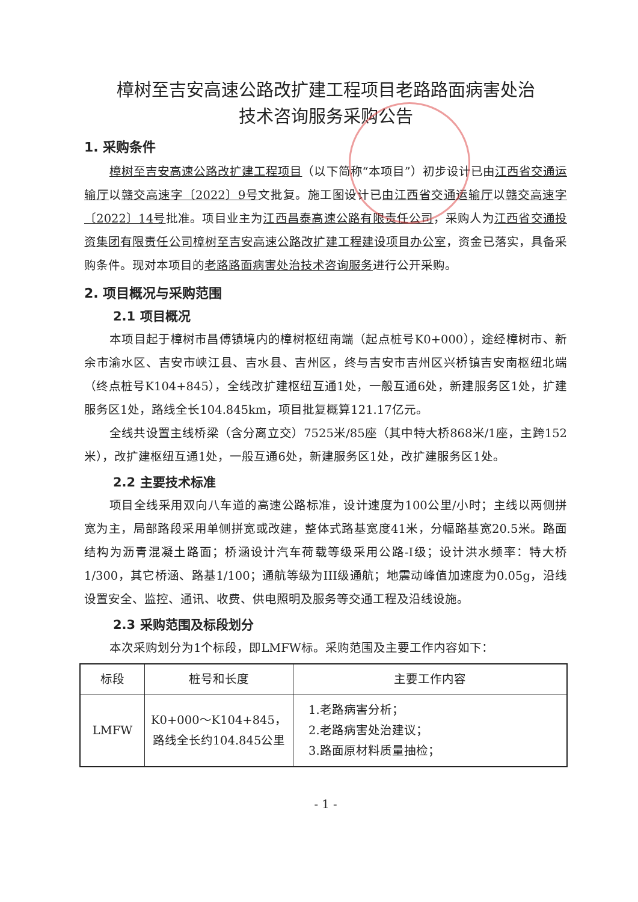樟树至吉安高速公路改扩建工程项目老路路面病害处治
技术咨询服务采购公告
1. 采购条件
樟树至吉安高速公路改扩建工程项目（以下简称“本项目”）初步设计已由江西省交通运输厅以赣交高速字〔2022〕9号文批复。施工图设计已由江西省交通运输厅以赣交高速字〔2022〕14号批准。项目业主为江西昌泰高速公路有限责任公司，采购人为江西省交通投资集团有限责任公司樟树至吉安高速公路改扩建工程建设项目办公室，资金已落实，具备采购条件。现对本项目的老路路面病害处治技术咨询服务进行公开采购。
2. 项目概况与采购范围
2.1 项目概况
本项目起于樟树市昌傅镇境内的樟树枢纽南端（起点桩号K0+000），途经樟树市、新余市渝水区、吉安市峡江县、吉水县、吉州区，终与吉安市吉州区兴桥镇吉安南枢纽北端（终点桩号K104+845），全线改扩建枢纽互通1处，一般互通6处，新建服务区1处，扩建服务区1处，路线全长104.845km，项目批复概算121.17亿元。
全线共设置主线桥梁（含分离立交）7525米/85座（其中特大桥868米/1座，主跨152米），改扩建枢纽互通1处，一般互通6处，新建服务区1处，改扩建服务区1处。
2.2 主要技术标准
项目全线采用双向八车道的高速公路标准，设计速度为100公里/小时；主线以两侧拼宽为主，局部路段采用单侧拼宽或改建，整体式路基宽度41米，分幅路基宽20.5米。路面结构为沥青混凝土路面；桥涵设计汽车荷载等级采用公路-I级；设计洪水频率：特大桥1/300，其它桥涵、路基1/100；通航等级为III级通航；地震动峰值加速度为0.05g，沿线设置安全、监控、通讯、收费、供电照明及服务等交通工程及沿线设施。
2.3 采购范围及标段划分
本次采购划分为1个标段，即LMFW标。采购范围及主要工作内容如下：
| 标段 | 桩号和长度 | 主要工作内容 |
| --- | --- | --- |
| LMFW | K0+000～K104+845，路线全长约104.845公里 | 1.老路病害分析； 2.老路病害处治建议； 3.路面原材料质量抽检； |
- 1 -